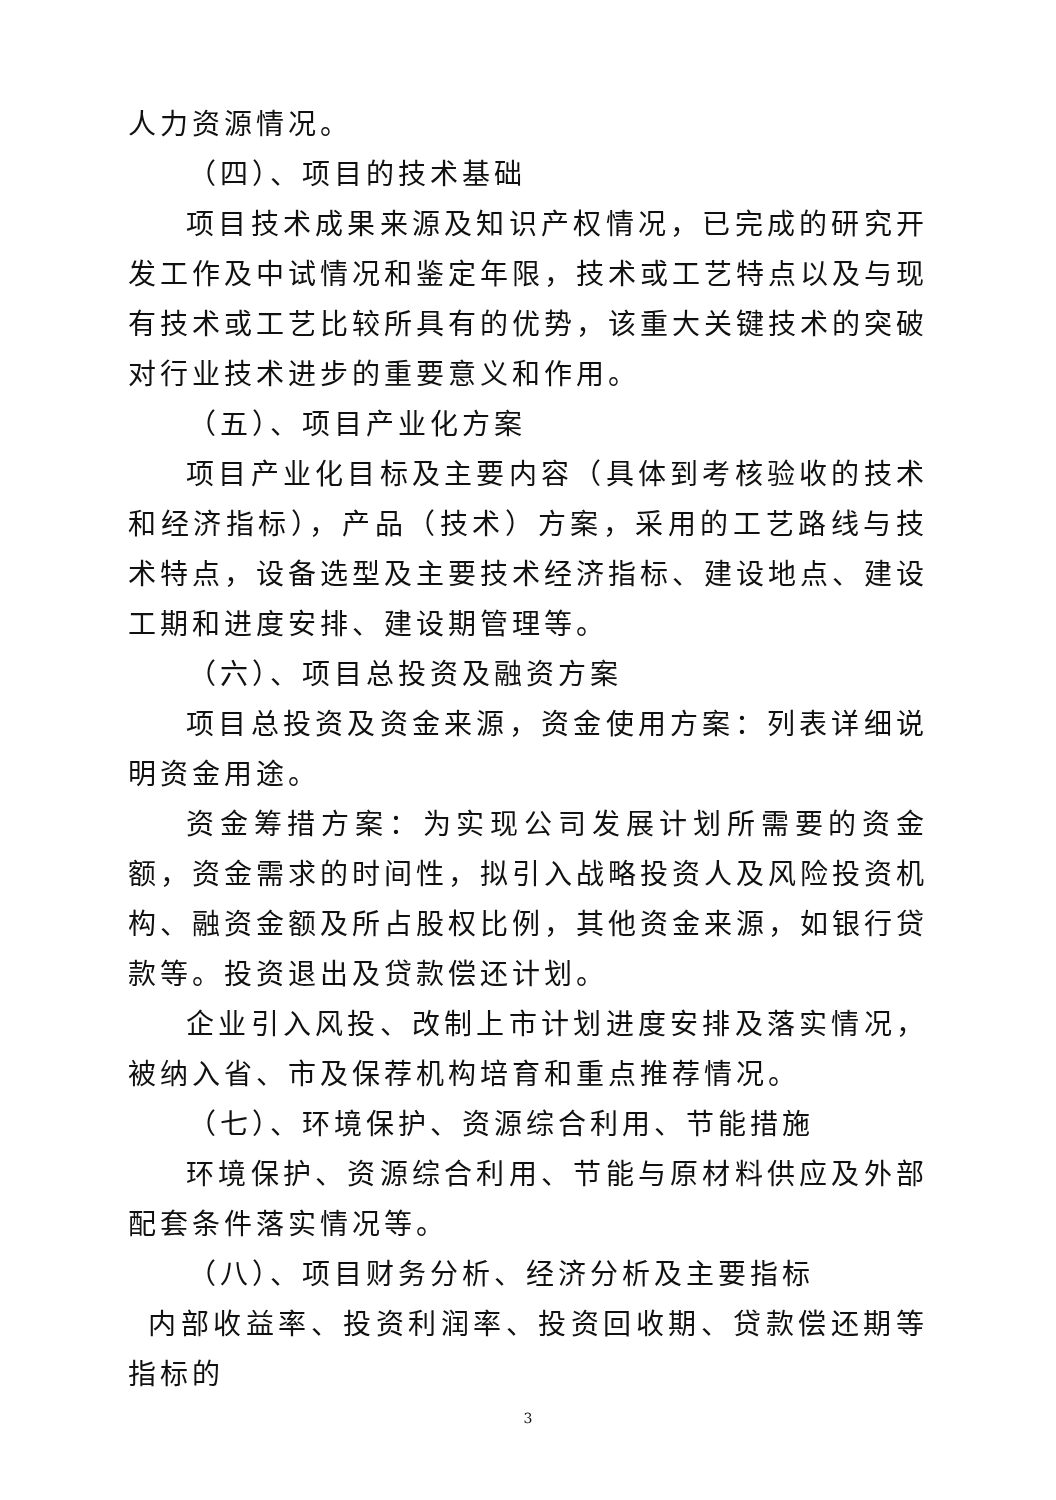人力资源情况。
（四）、项目的技术基础
项目技术成果来源及知识产权情况，已完成的研究开发工作及中试情况和鉴定年限，技术或工艺特点以及与现有技术或工艺比较所具有的优势，该重大关键技术的突破对行业技术进步的重要意义和作用。
（五）、项目产业化方案
项目产业化目标及主要内容（具体到考核验收的技术和经济指标），产品（技术）方案，采用的工艺路线与技术特点，设备选型及主要技术经济指标、建设地点、建设工期和进度安排、建设期管理等。
（六）、项目总投资及融资方案
项目总投资及资金来源，资金使用方案：列表详细说明资金用途。
资金筹措方案：为实现公司发展计划所需要的资金额，资金需求的时间性，拟引入战略投资人及风险投资机构、融资金额及所占股权比例，其他资金来源，如银行贷款等。投资退出及贷款偿还计划。
企业引入风投、改制上市计划进度安排及落实情况，被纳入省、市及保荐机构培育和重点推荐情况。
（七）、环境保护、资源综合利用、节能措施
环境保护、资源综合利用、节能与原材料供应及外部配套条件落实情况等。
（八）、项目财务分析、经济分析及主要指标
内部收益率、投资利润率、投资回收期、贷款偿还期等指标的
3